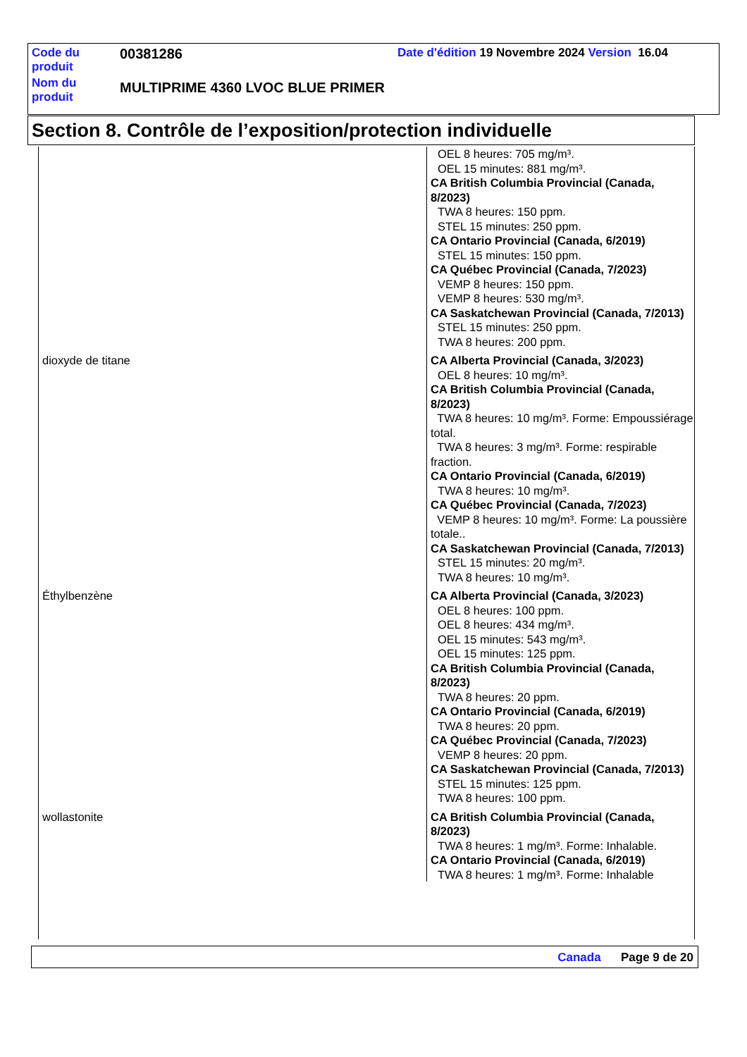| Code du produit | 00381286 | Date d'édition 19 Novembre 2024 Version 16.04 |
| Nom du produit | MULTIPRIME 4360 LVOC BLUE PRIMER | |
Section 8. Contrôle de l’exposition/protection individuelle
| | OEL 8 heures: 705 mg/m³. OEL 15 minutes: 881 mg/m³. CA British Columbia Provincial (Canada, 8/2023) TWA 8 heures: 150 ppm. STEL 15 minutes: 250 ppm. CA Ontario Provincial (Canada, 6/2019) STEL 15 minutes: 150 ppm. CA Québec Provincial (Canada, 7/2023) VEMP 8 heures: 150 ppm. VEMP 8 heures: 530 mg/m³. CA Saskatchewan Provincial (Canada, 7/2013) STEL 15 minutes: 250 ppm. TWA 8 heures: 200 ppm. |
| dioxyde de titane | CA Alberta Provincial (Canada, 3/2023) OEL 8 heures: 10 mg/m³. CA British Columbia Provincial (Canada, 8/2023) TWA 8 heures: 10 mg/m³. Forme: Empoussiérage total. TWA 8 heures: 3 mg/m³. Forme: respirable fraction. CA Ontario Provincial (Canada, 6/2019) TWA 8 heures: 10 mg/m³. CA Québec Provincial (Canada, 7/2023) VEMP 8 heures: 10 mg/m³. Forme: La poussière totale.. CA Saskatchewan Provincial (Canada, 7/2013) STEL 15 minutes: 20 mg/m³. TWA 8 heures: 10 mg/m³. |
| Éthylbenzène | CA Alberta Provincial (Canada, 3/2023) OEL 8 heures: 100 ppm. OEL 8 heures: 434 mg/m³. OEL 15 minutes: 543 mg/m³. OEL 15 minutes: 125 ppm. CA British Columbia Provincial (Canada, 8/2023) TWA 8 heures: 20 ppm. CA Ontario Provincial (Canada, 6/2019) TWA 8 heures: 20 ppm. CA Québec Provincial (Canada, 7/2023) VEMP 8 heures: 20 ppm. CA Saskatchewan Provincial (Canada, 7/2013) STEL 15 minutes: 125 ppm. TWA 8 heures: 100 ppm. |
| wollastonite | CA British Columbia Provincial (Canada, 8/2023) TWA 8 heures: 1 mg/m³. Forme: Inhalable. CA Ontario Provincial (Canada, 6/2019) TWA 8 heures: 1 mg/m³. Forme: Inhalable |
Canada Page 9 de 20